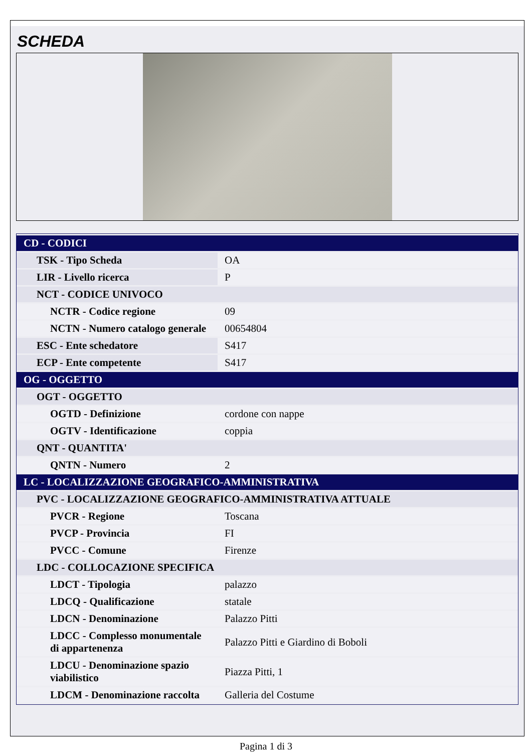SCHEDA
| CD - CODICI | |
| TSK - Tipo Scheda | OA |
| LIR - Livello ricerca | P |
| NCT - CODICE UNIVOCO | |
| NCTR - Codice regione | 09 |
| NCTN - Numero catalogo generale | 00654804 |
| ESC - Ente schedatore | S417 |
| ECP - Ente competente | S417 |
| OG - OGGETTO | |
| OGT - OGGETTO | |
| OGTD - Definizione | cordone con nappe |
| OGTV - Identificazione | coppia |
| QNT - QUANTITA' | |
| QNTN - Numero | 2 |
| LC - LOCALIZZAZIONE GEOGRAFICO-AMMINISTRATIVA | |
| PVC - LOCALIZZAZIONE GEOGRAFICO-AMMINISTRATIVA ATTUALE | |
| PVCR - Regione | Toscana |
| PVCP - Provincia | FI |
| PVCC - Comune | Firenze |
| LDC - COLLOCAZIONE SPECIFICA | |
| LDCT - Tipologia | palazzo |
| LDCQ - Qualificazione | statale |
| LDCN - Denominazione | Palazzo Pitti |
| LDCC - Complesso monumentale di appartenenza | Palazzo Pitti e Giardino di Boboli |
| LDCU - Denominazione spazio viabilistico | Piazza Pitti, 1 |
| LDCM - Denominazione raccolta | Galleria del Costume |
Pagina 1 di 3